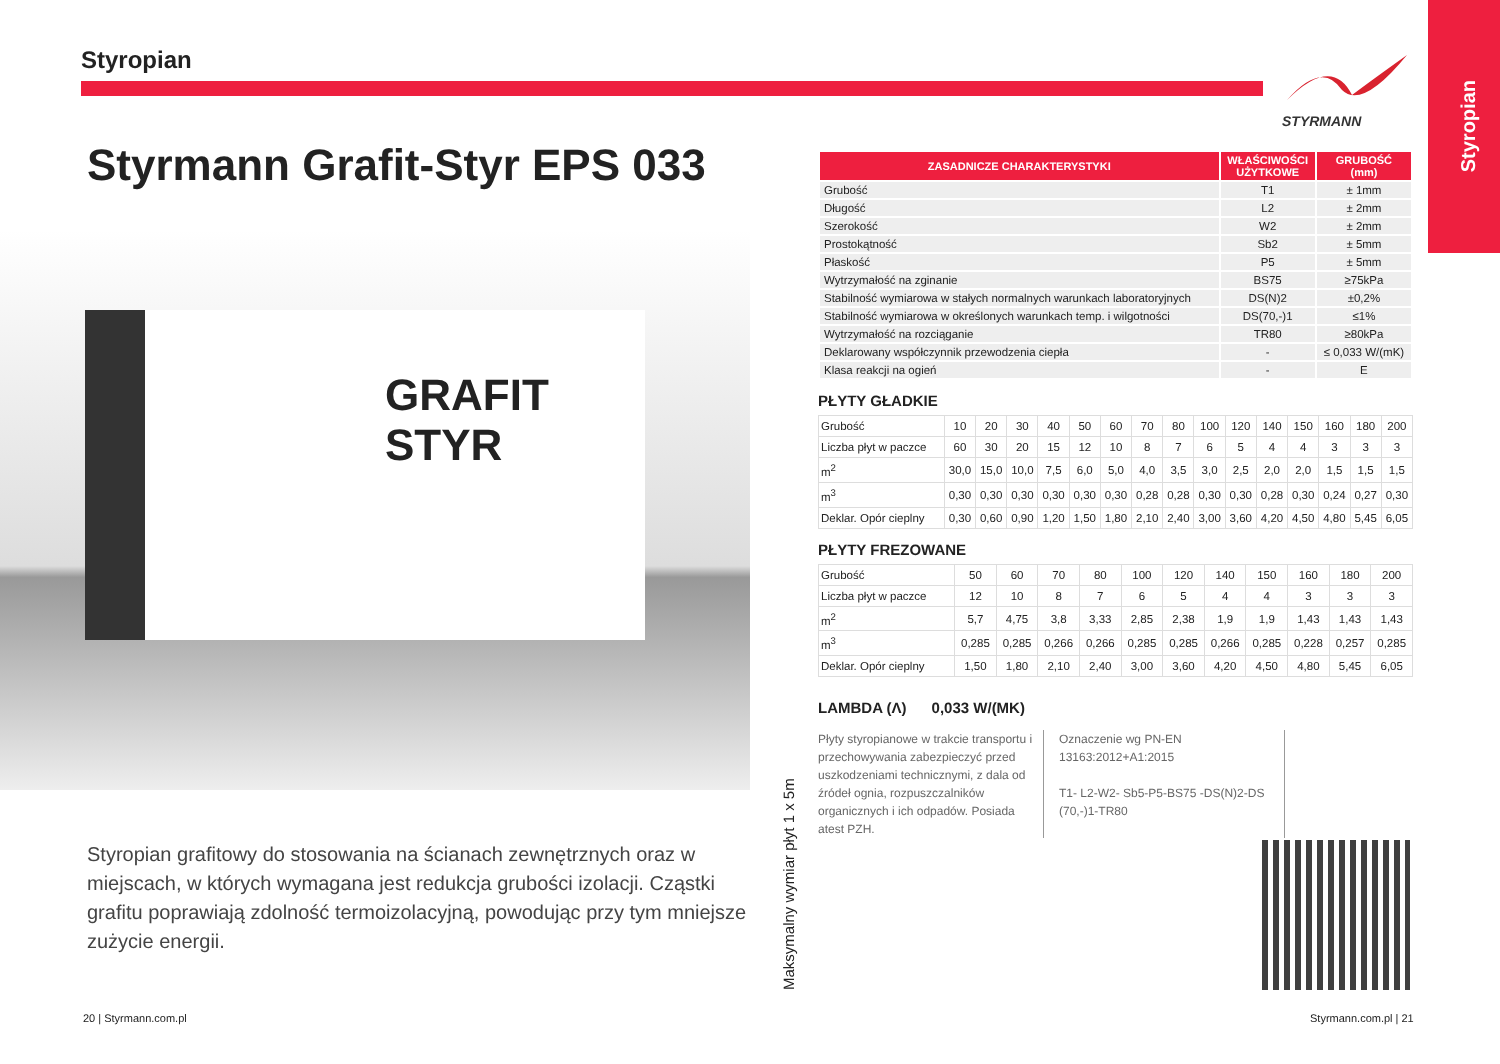Styropian
Styropian STYRMANN
Styrmann Grafit-Styr EPS 033
GRAFIT
STYR
Styropian grafitowy do stosowania na ścianach zewnętrznych oraz w miejscach, w których wymagana jest redukcja grubości izolacji. Cząstki grafitu poprawiają zdolność termoizolacyjną, powodując przy tym mniejsze zużycie energii.
20 | Styrmann.com.pl Styrmann.com.pl | 21
Maksymalny wymiar płyt 1 x 5m
| ZASADNICZE CHARAKTERYSTYKI | WŁAŚCIWOŚCI UŻYTKOWE | GRUBOŚĆ (mm) |
| --- | --- | --- |
| Grubość | T1 | ± 1mm |
| Długość | L2 | ± 2mm |
| Szerokość | W2 | ± 2mm |
| Prostokątność | Sb2 | ± 5mm |
| Płaskość | P5 | ± 5mm |
| Wytrzymałość na zginanie | BS75 | ≥75kPa |
| Stabilność wymiarowa w stałych normalnych warunkach laboratoryjnych | DS(N)2 | ±0,2% |
| Stabilność wymiarowa w określonych warunkach temp. i wilgotności | DS(70,-)1 | ≤1% |
| Wytrzymałość na rozciąganie | TR80 | ≥80kPa |
| Deklarowany współczynnik przewodzenia ciepła | - | ≤ 0,033 W/(mK) |
| Klasa reakcji na ogień | - | E |
PŁYTY GŁADKIE
| Grubość | 10 | 20 | 30 | 40 | 50 | 60 | 70 | 80 | 100 | 120 | 140 | 150 | 160 | 180 | 200 |
| Liczba płyt w paczce | 60 | 30 | 20 | 15 | 12 | 10 | 8 | 7 | 6 | 5 | 4 | 4 | 3 | 3 | 3 |
| m<sup>2</sup> | 30,0 | 15,0 | 10,0 | 7,5 | 6,0 | 5,0 | 4,0 | 3,5 | 3,0 | 2,5 | 2,0 | 2,0 | 1,5 | 1,5 | 1,5 |
| m<sup>3</sup> | 0,30 | 0,30 | 0,30 | 0,30 | 0,30 | 0,30 | 0,28 | 0,28 | 0,30 | 0,30 | 0,28 | 0,30 | 0,24 | 0,27 | 0,30 |
| Deklar. Opór cieplny | 0,30 | 0,60 | 0,90 | 1,20 | 1,50 | 1,80 | 2,10 | 2,40 | 3,00 | 3,60 | 4,20 | 4,50 | 4,80 | 5,45 | 6,05 |
PŁYTY FREZOWANE
| Grubość | 50 | 60 | 70 | 80 | 100 | 120 | 140 | 150 | 160 | 180 | 200 |
| Liczba płyt w paczce | 12 | 10 | 8 | 7 | 6 | 5 | 4 | 4 | 3 | 3 | 3 |
| m<sup>2</sup> | 5,7 | 4,75 | 3,8 | 3,33 | 2,85 | 2,38 | 1,9 | 1,9 | 1,43 | 1,43 | 1,43 |
| m<sup>3</sup> | 0,285 | 0,285 | 0,266 | 0,266 | 0,285 | 0,285 | 0,266 | 0,285 | 0,228 | 0,257 | 0,285 |
| Deklar. Opór cieplny | 1,50 | 1,80 | 2,10 | 2,40 | 3,00 | 3,60 | 4,20 | 4,50 | 4,80 | 5,45 | 6,05 |
LAMBDA (Λ) 0,033 W/(MK)
Płyty styropianowe w trakcie transportu i przechowywania zabezpieczyć przed uszkodzeniami technicznymi, z dala od źródeł ognia, rozpuszczalników organicznych i ich odpadów. Posiada atest PZH.
Oznaczenie wg PN-EN 13163:2012+A1:2015
T1- L2-W2- Sb5-P5-BS75 -DS(N)2-DS (70,-)1-TR80